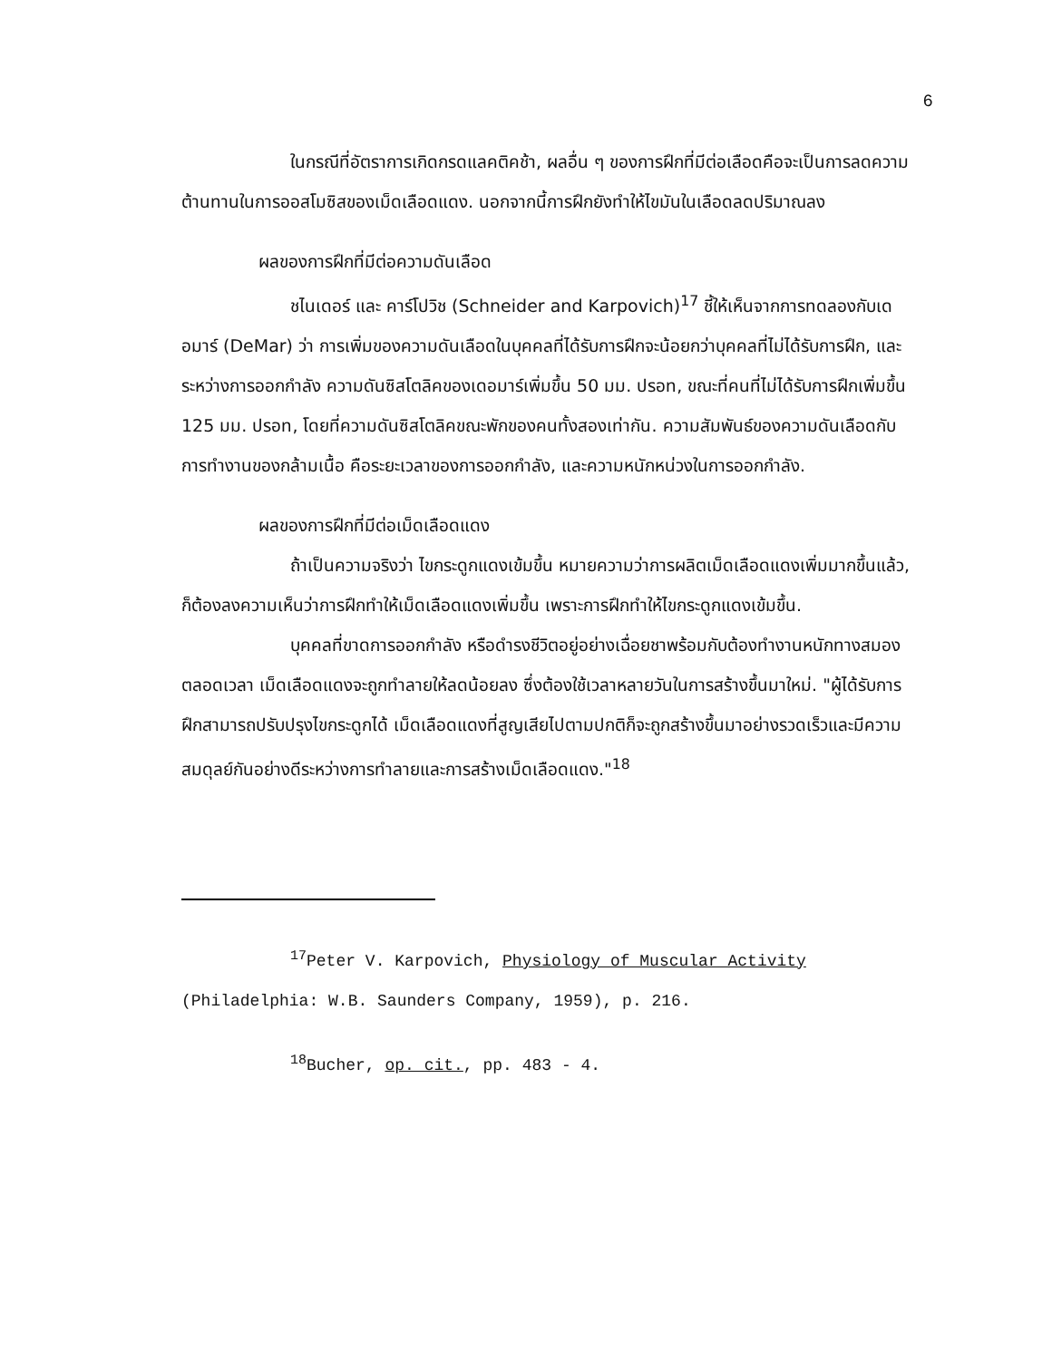6
ในกรณีที่อัตราการเกิดกรดแลคติคช้า, ผลอื่น ๆ ของการฝึกที่มีต่อเลือดคือจะเป็นการลดความต้านทานในการออสโมซิสของเม็ดเลือดแดง. นอกจากนี้การฝึกยังทำให้ไขมันในเลือดลดปริมาณลง
ผลของการฝึกที่มีต่อความดันเลือด
ชไนเดอร์ และ คาร์โปวิช (Schneider and Karpovich)<sup>17</sup> ชี้ให้เห็นจากการทดลองกับเดอมาร์ (DeMar) ว่า การเพิ่มของความดันเลือดในบุคคลที่ได้รับการฝึกจะน้อยกว่าบุคคลที่ไม่ได้รับการฝึก, และระหว่างการออกกำลัง ความดันซิสโตลิคของเดอมาร์เพิ่มขึ้น 50 มม. ปรอท, ขณะที่คนที่ไม่ได้รับการฝึกเพิ่มขึ้น 125 มม. ปรอท, โดยที่ความดันซิสโตลิคขณะพักของคนทั้งสองเท่ากัน. ความสัมพันธ์ของความดันเลือดกับการทำงานของกล้ามเนื้อ คือระยะเวลาของการออกกำลัง, และความหนักหน่วงในการออกกำลัง.
ผลของการฝึกที่มีต่อเม็ดเลือดแดง
ถ้าเป็นความจริงว่า ไขกระดูกแดงเข้มขึ้น หมายความว่าการผลิตเม็ดเลือดแดงเพิ่มมากขึ้นแล้ว, ก็ต้องลงความเห็นว่าการฝึกทำให้เม็ดเลือดแดงเพิ่มขึ้น เพราะการฝึกทำให้ไขกระดูกแดงเข้มขึ้น.
บุคคลที่ขาดการออกกำลัง หรือดำรงชีวิตอยู่อย่างเฉื่อยชาพร้อมกับต้องทำงานหนักทางสมองตลอดเวลา เม็ดเลือดแดงจะถูกทำลายให้ลดน้อยลง ซึ่งต้องใช้เวลาหลายวันในการสร้างขึ้นมาใหม่. "ผู้ได้รับการฝึกสามารถปรับปรุงไขกระดูกได้ เม็ดเลือดแดงที่สูญเสียไปตามปกติก็จะถูกสร้างขึ้นมาอย่างรวดเร็วและมีความสมดุลย์กันอย่างดีระหว่างการทำลายและการสร้างเม็ดเลือดแดง."<sup>18</sup>
<sup>17</sup> Peter V. Karpovich, Physiology of Muscular Activity
(Philadelphia: W.B. Saunders Company, 1959), p. 216.
<sup>18</sup> Bucher, op. cit., pp. 483 - 4.